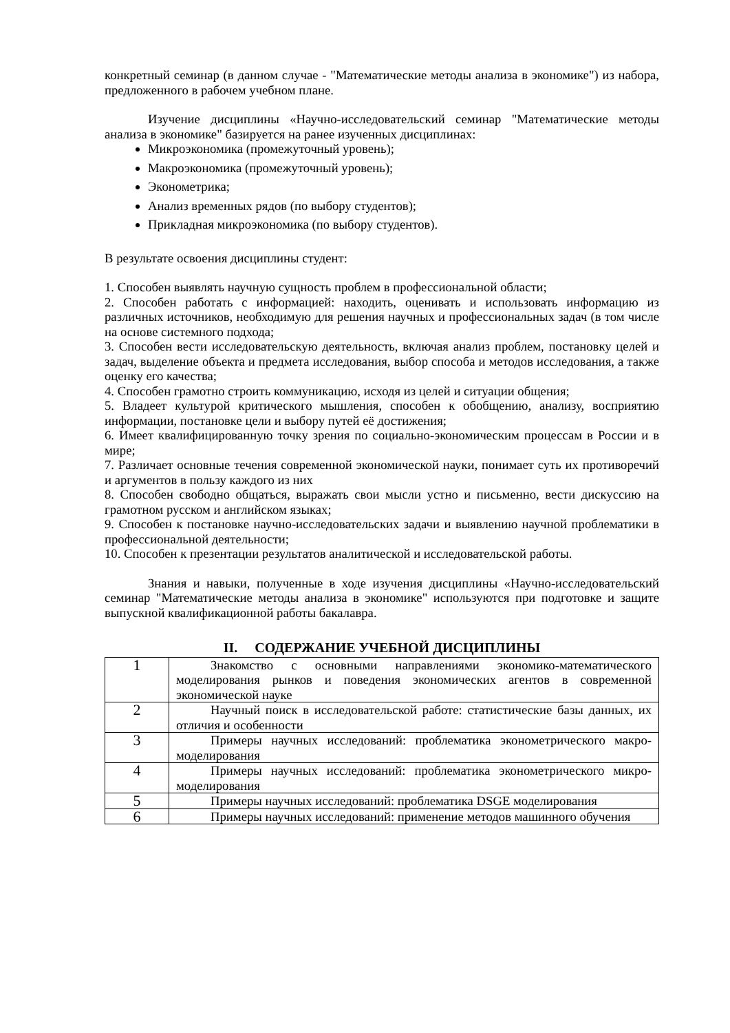конкретный семинар (в данном случае - "Математические методы анализа в экономике") из набора, предложенного в рабочем учебном плане.
Изучение дисциплины «Научно-исследовательский семинар "Математические методы анализа в экономике" базируется на ранее изученных дисциплинах:
Микроэкономика (промежуточный уровень);
Макроэкономика (промежуточный уровень);
Эконометрика;
Анализ временных рядов (по выбору студентов);
Прикладная микроэкономика (по выбору студентов).
В результате освоения дисциплины студент:
1. Способен выявлять научную сущность проблем в профессиональной области;
2. Способен работать с информацией: находить, оценивать и использовать информацию из различных источников, необходимую для решения научных и профессиональных задач (в том числе на основе системного подхода;
3. Способен вести исследовательскую деятельность, включая анализ проблем, постановку целей и задач, выделение объекта и предмета исследования, выбор способа и методов исследования, а также оценку его качества;
4. Способен грамотно строить коммуникацию, исходя из целей и ситуации общения;
5. Владеет культурой критического мышления, способен к обобщению, анализу, восприятию информации, постановке цели и выбору путей её достижения;
6. Имеет квалифицированную точку зрения по социально-экономическим процессам в России и в мире;
7. Различает основные течения современной экономической науки, понимает суть их противоречий и аргументов в пользу каждого из них
8. Способен свободно общаться, выражать свои мысли устно и письменно, вести дискуссию на грамотном русском и английском языках;
9. Способен к постановке научно-исследовательских задачи и выявлению научной проблематики в профессиональной деятельности;
10. Способен к презентации результатов аналитической и исследовательской работы.
Знания и навыки, полученные в ходе изучения дисциплины «Научно-исследовательский семинар "Математические методы анализа в экономике" используются при подготовке и защите выпускной квалификационной работы бакалавра.
II. СОДЕРЖАНИЕ УЧЕБНОЙ ДИСЦИПЛИНЫ
| 1 | Знакомство с основными направлениями экономико-математического моделирования рынков и поведения экономических агентов в современной экономической науке |
| 2 | Научный поиск в исследовательской работе: статистические базы данных, их отличия и особенности |
| 3 | Примеры научных исследований: проблематика эконометрического макро-моделирования |
| 4 | Примеры научных исследований: проблематика эконометрического микро-моделирования |
| 5 | Примеры научных исследований: проблематика DSGE моделирования |
| 6 | Примеры научных исследований: применение методов машинного обучения |